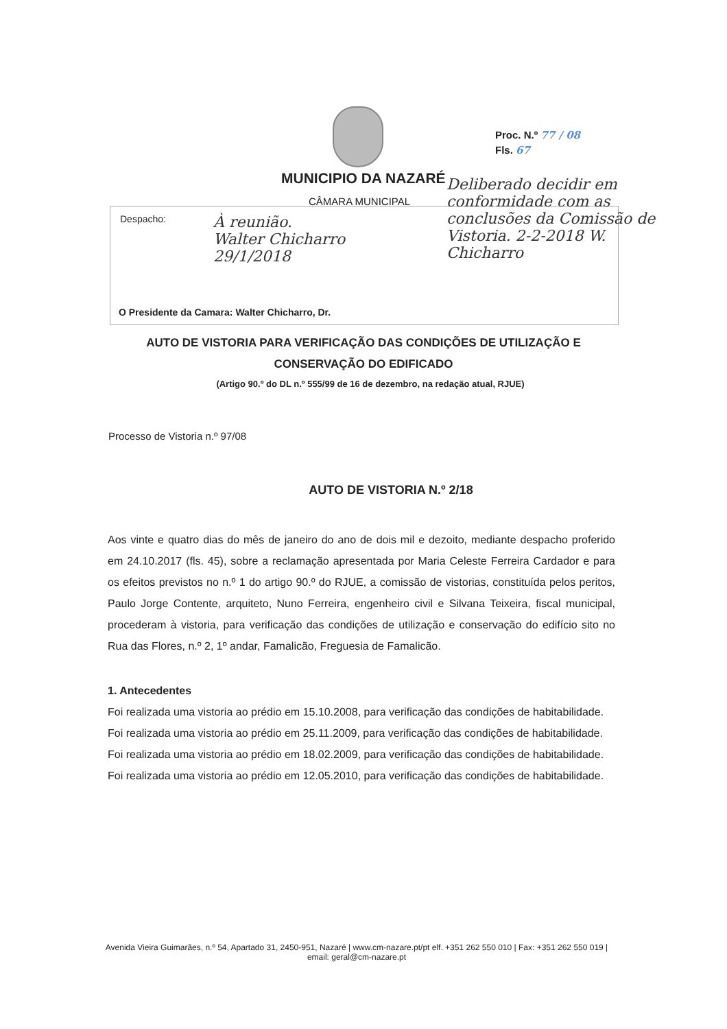Proc. N.º 77 / 08
Fls. 67
MUNICIPIO DA NAZARÉ
CÂMARA MUNICIPAL
Despacho:
À reunião.
Walter Chicharro
29/1/2018
Deliberado decidir em conformidade com as conclusões da Comissão de Vistoria. 2-2-2018 W. Chicharro
O Presidente da Camara: Walter Chicharro, Dr.
AUTO DE VISTORIA PARA VERIFICAÇÃO DAS CONDIÇÕES DE UTILIZAÇÃO E
CONSERVAÇÃO DO EDIFICADO
(Artigo 90.º do DL n.º 555/99 de 16 de dezembro, na redação atual, RJUE)
Processo de Vistoria n.º 97/08
AUTO DE VISTORIA N.º 2/18
Aos vinte e quatro dias do mês de janeiro do ano de dois mil e dezoito, mediante despacho proferido em 24.10.2017 (fls. 45), sobre a reclamação apresentada por Maria Celeste Ferreira Cardador e para os efeitos previstos no n.º 1 do artigo 90.º do RJUE, a comissão de vistorias, constituída pelos peritos, Paulo Jorge Contente, arquiteto, Nuno Ferreira, engenheiro civil e Silvana Teixeira, fiscal municipal, procederam à vistoria, para verificação das condições de utilização e conservação do edifício sito no Rua das Flores, n.º 2, 1º andar, Famalicão, Freguesia de Famalicão.
1. Antecedentes
Foi realizada uma vistoria ao prédio em 15.10.2008, para verificação das condições de habitabilidade.
Foi realizada uma vistoria ao prédio em 25.11.2009, para verificação das condições de habitabilidade.
Foi realizada uma vistoria ao prédio em 18.02.2009, para verificação das condições de habitabilidade.
Foi realizada uma vistoria ao prédio em 12.05.2010, para verificação das condições de habitabilidade.
Avenida Vieira Guimarães, n.º 54, Apartado 31, 2450-951, Nazaré | www.cm-nazare.pt/pt elf. +351 262 550 010 | Fax: +351 262 550 019 | email: geral@cm-nazare.pt